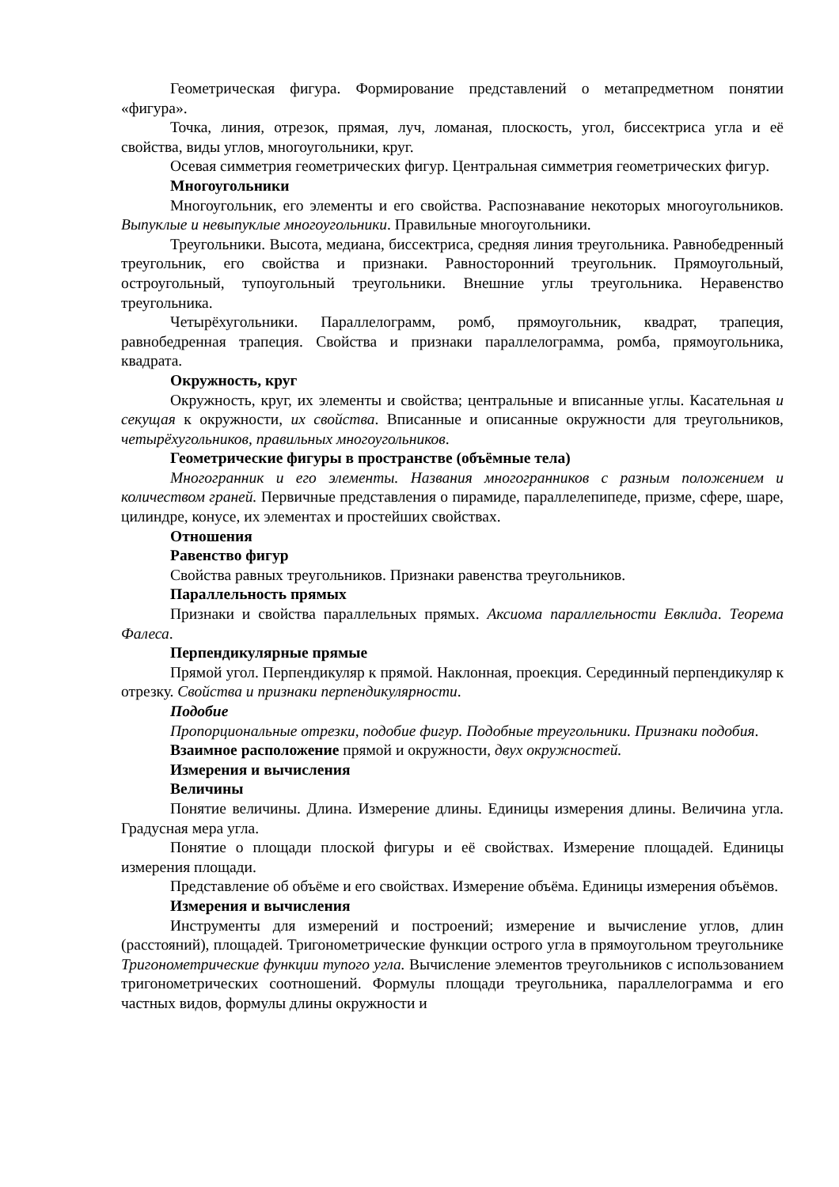Геометрическая фигура. Формирование представлений о метапредметном понятии «фигура».
Точка, линия, отрезок, прямая, луч, ломаная, плоскость, угол, биссектриса угла и её свойства, виды углов, многоугольники, круг.
Осевая симметрия геометрических фигур. Центральная симметрия геометрических фигур.
Многоугольники
Многоугольник, его элементы и его свойства. Распознавание некоторых многоугольников. Выпуклые и невыпуклые многоугольники. Правильные многоугольники.
Треугольники. Высота, медиана, биссектриса, средняя линия треугольника. Равнобедренный треугольник, его свойства и признаки. Равносторонний треугольник. Прямоугольный, остроугольный, тупоугольный треугольники. Внешние углы треугольника. Неравенство треугольника.
Четырёхугольники. Параллелограмм, ромб, прямоугольник, квадрат, трапеция, равнобедренная трапеция. Свойства и признаки параллелограмма, ромба, прямоугольника, квадрата.
Окружность, круг
Окружность, круг, их элементы и свойства; центральные и вписанные углы. Касательная и секущая к окружности, их свойства. Вписанные и описанные окружности для треугольников, четырёхугольников, правильных многоугольников.
Геометрические фигуры в пространстве (объёмные тела)
Многогранник и его элементы. Названия многогранников с разным положением и количеством граней. Первичные представления о пирамиде, параллелепипеде, призме, сфере, шаре, цилиндре, конусе, их элементах и простейших свойствах.
Отношения
Равенство фигур
Свойства равных треугольников. Признаки равенства треугольников.
Параллельность прямых
Признаки и свойства параллельных прямых. Аксиома параллельности Евклида. Теорема Фалеса.
Перпендикулярные прямые
Прямой угол. Перпендикуляр к прямой. Наклонная, проекция. Серединный перпендикуляр к отрезку. Свойства и признаки перпендикулярности.
Подобие
Пропорциональные отрезки, подобие фигур. Подобные треугольники. Признаки подобия.
Взаимное расположение прямой и окружности, двух окружностей.
Измерения и вычисления
Величины
Понятие величины. Длина. Измерение длины. Единицы измерения длины. Величина угла. Градусная мера угла.
Понятие о площади плоской фигуры и её свойствах. Измерение площадей. Единицы измерения площади.
Представление об объёме и его свойствах. Измерение объёма. Единицы измерения объёмов.
Измерения и вычисления
Инструменты для измерений и построений; измерение и вычисление углов, длин (расстояний), площадей. Тригонометрические функции острого угла в прямоугольном треугольнике Тригонометрические функции тупого угла. Вычисление элементов треугольников с использованием тригонометрических соотношений. Формулы площади треугольника, параллелограмма и его частных видов, формулы длины окружности и